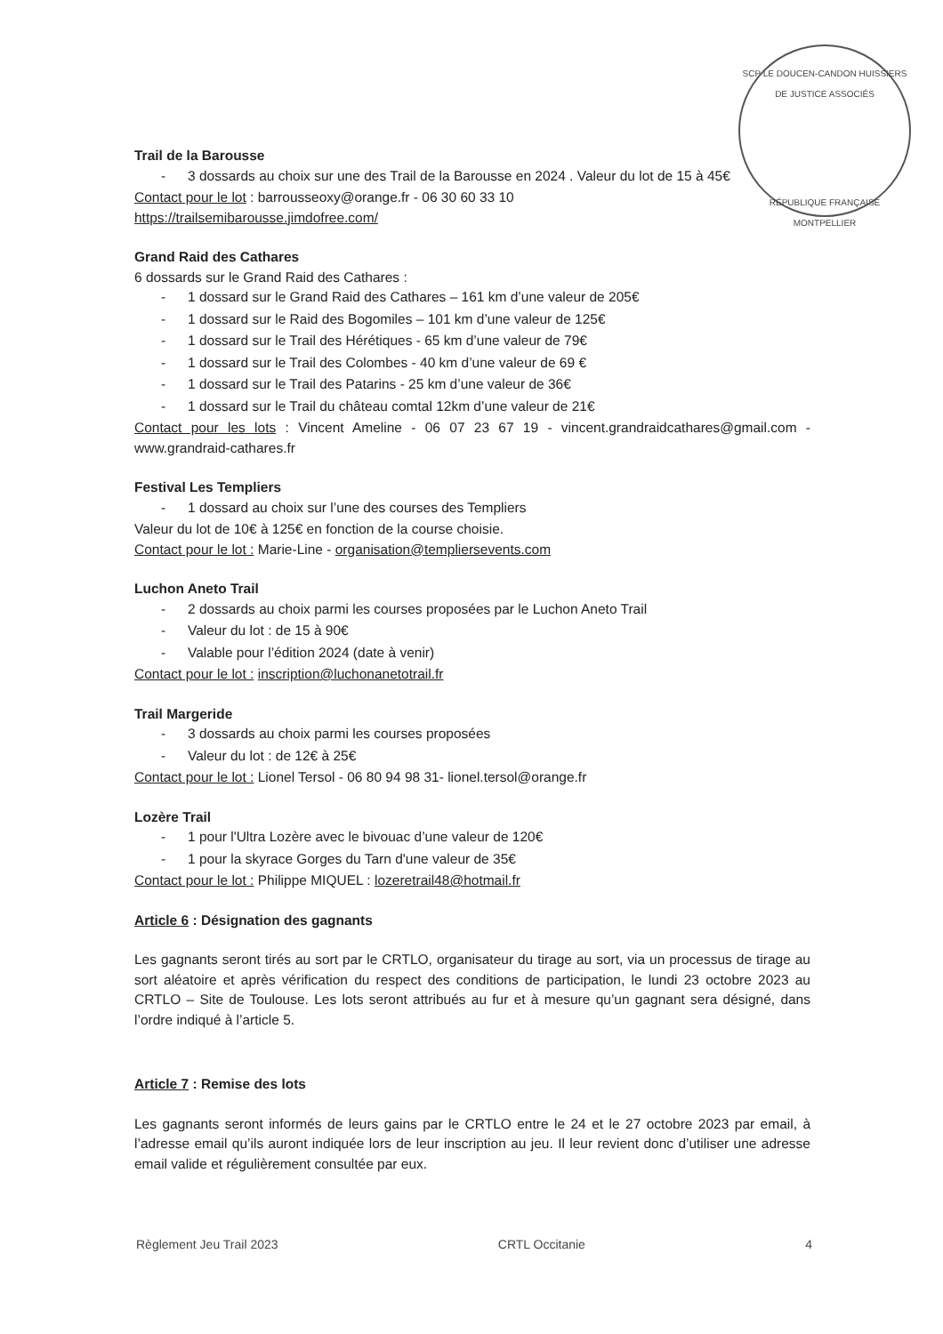SCP LE DOUCEN-CANDON HUISSIERS DE JUSTICE ASSOCIÉS
RÉPUBLIQUE FRANÇAISE
MONTPELLIER
Trail de la Barousse
- 3 dossards au choix sur une des Trail de la Barousse en 2024 . Valeur du lot de 15 à 45€
Contact pour le lot : barrousseoxy@orange.fr - 06 30 60 33 10
https://trailsemibarousse.jimdofree.com/
Grand Raid des Cathares
6 dossards sur le Grand Raid des Cathares :
- 1 dossard sur le Grand Raid des Cathares – 161 km d’une valeur de 205€
- 1 dossard sur le Raid des Bogomiles – 101 km d’une valeur de 125€
- 1 dossard sur le Trail des Hérétiques - 65 km d’une valeur de 79€
- 1 dossard sur le Trail des Colombes - 40 km d’une valeur de 69 €
- 1 dossard sur le Trail des Patarins - 25 km d’une valeur de 36€
- 1 dossard sur le Trail du château comtal 12km d’une valeur de 21€
Contact pour les lots : Vincent Ameline - 06 07 23 67 19 - vincent.grandraidcathares@gmail.com - www.grandraid-cathares.fr
Festival Les Templiers
- 1 dossard au choix sur l’une des courses des Templiers
Valeur du lot de 10€ à 125€ en fonction de la course choisie.
Contact pour le lot : Marie-Line - organisation@templiersevents.com
Luchon Aneto Trail
- 2 dossards au choix parmi les courses proposées par le Luchon Aneto Trail
- Valeur du lot : de 15 à 90€
- Valable pour l’édition 2024 (date à venir)
Contact pour le lot : inscription@luchonanetotrail.fr
Trail Margeride
- 3 dossards au choix parmi les courses proposées
- Valeur du lot : de 12€ à 25€
Contact pour le lot : Lionel Tersol - 06 80 94 98 31- lionel.tersol@orange.fr
Lozère Trail
- 1 pour l'Ultra Lozère avec le bivouac d’une valeur de 120€
- 1 pour la skyrace Gorges du Tarn d'une valeur de 35€
Contact pour le lot : Philippe MIQUEL : lozeretrail48@hotmail.fr
Article 6 : Désignation des gagnants
Les gagnants seront tirés au sort par le CRTLO, organisateur du tirage au sort, via un processus de tirage au sort aléatoire et après vérification du respect des conditions de participation, le lundi 23 octobre 2023 au CRTLO – Site de Toulouse. Les lots seront attribués au fur et à mesure qu’un gagnant sera désigné, dans l’ordre indiqué à l’article 5.
Article 7 : Remise des lots
Les gagnants seront informés de leurs gains par le CRTLO entre le 24 et le 27 octobre 2023 par email, à l’adresse email qu’ils auront indiquée lors de leur inscription au jeu. Il leur revient donc d’utiliser une adresse email valide et régulièrement consultée par eux.
Règlement Jeu Trail 2023 CRTL Occitanie 4